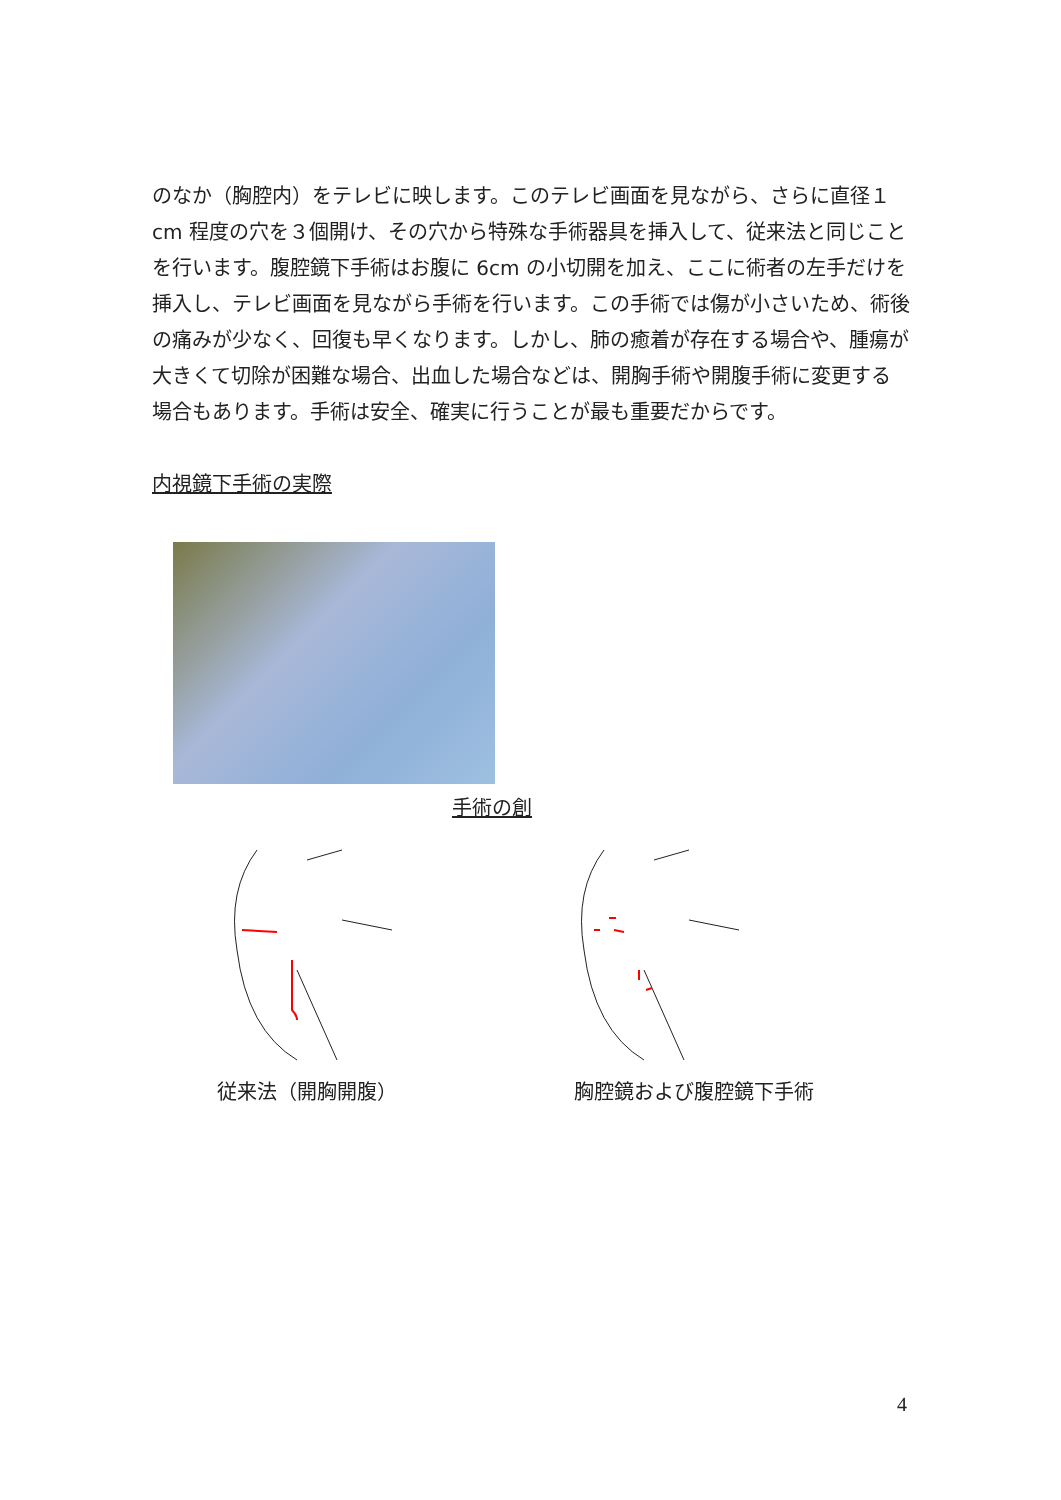のなか（胸腔内）をテレビに映します。このテレビ画面を見ながら、さらに直径１cm 程度の穴を３個開け、その穴から特殊な手術器具を挿入して、従来法と同じことを行います。腹腔鏡下手術はお腹に 6cm の小切開を加え、ここに術者の左手だけを挿入し、テレビ画面を見ながら手術を行います。この手術では傷が小さいため、術後の痛みが少なく、回復も早くなります。しかし、肺の癒着が存在する場合や、腫瘍が大きくて切除が困難な場合、出血した場合などは、開胸手術や開腹手術に変更する場合もあります。手術は安全、確実に行うことが最も重要だからです。
内視鏡下手術の実際
手術の創
従来法（開胸開腹） 胸腔鏡および腹腔鏡下手術
4